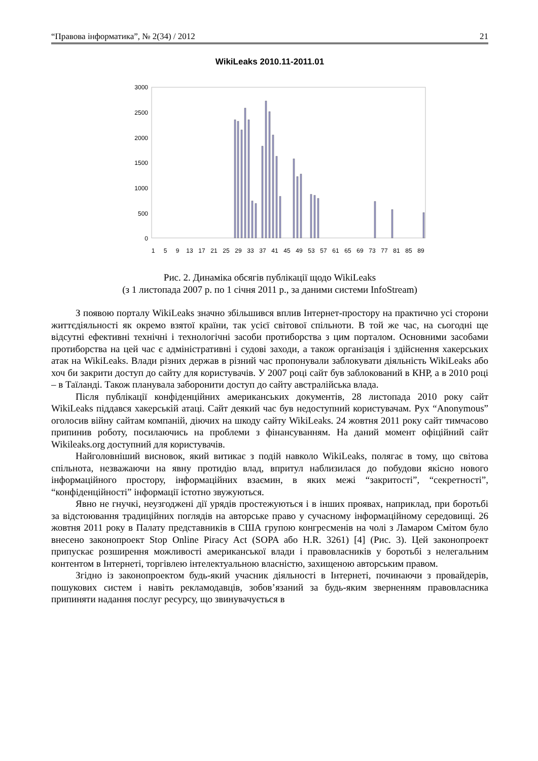“Правова інформатика”, № 2(34) / 2012 21
WikiLeaks 2010.11-2011.01
3000
2500
2000
1500
1000
500
0
1
5
9
13
17
21
25
29
33
37
41
45
49
53
57
61
65
69
73
77
81
85
89
Рис. 2. Динаміка обсягів публікації щодо WikiLeaks
(з 1 листопада 2007 р. по 1 січня 2011 р., за даними системи InfoStream)
З появою порталу WikiLeaks значно збільшився вплив Інтернет-простору на практично усі сторони життєдіяльності як окремо взятої країни, так усієї світової спільноти. В той же час, на сьогодні ще відсутні ефективні технічні і технологічні засоби протиборства з цим порталом. Основними засобами протиборства на цей час є адміністративні і судові заходи, а також організація і здійснення хакерських атак на WikiLeaks. Влади різних держав в різний час пропонували заблокувати діяльність WikiLeaks або хоч би закрити доступ до сайту для користувачів. У 2007 році сайт був заблокований в КНР, а в 2010 році – в Таїланді. Також планувала заборонити доступ до сайту австралійська влада.
Після публікації конфіденційних американських документів, 28 листопада 2010 року сайт WikiLeaks піддався хакерській атаці. Сайт деякий час був недоступний користувачам. Рух “Anonymous” оголосив війну сайтам компаній, діючих на шкоду сайту WikiLeaks. 24 жовтня 2011 року сайт тимчасово припинив роботу, посилаючись на проблеми з фінансуванням. На даний момент офіційний сайт Wikileaks.org доступний для користувачів.
Найголовніший висновок, який витикає з подій навколо WikiLeaks, полягає в тому, що світова спільнота, незважаючи на явну протидію влад, впритул наблизилася до побудови якісно нового інформаційного простору, інформаційних взаємин, в яких межі “закритості”, “секретності”, “конфіденційності” інформації істотно звужуються.
Явно не гнучкі, неузгоджені дії урядів простежуються і в інших проявах, наприклад, при боротьбі за відстоювання традиційних поглядів на авторське право у сучасному інформаційному середовищі. 26 жовтня 2011 року в Палату представників в США групою конгресменів на чолі з Ламаром Смітом було внесено законопроект Stop Online Piracy Act (SOPA або H.R. 3261) [4] (Рис. 3). Цей законопроект припускає розширення можливості американської влади і правовласників у боротьбі з нелегальним контентом в Інтернеті, торгівлею інтелектуальною власністю, захищеною авторським правом.
Згідно із законопроектом будь-який учасник діяльності в Інтернеті, починаючи з провайдерів, пошукових систем і навіть рекламодавців, зобов’язаний за будь-яким зверненням правовласника припиняти надання послуг ресурсу, що звинувачується в